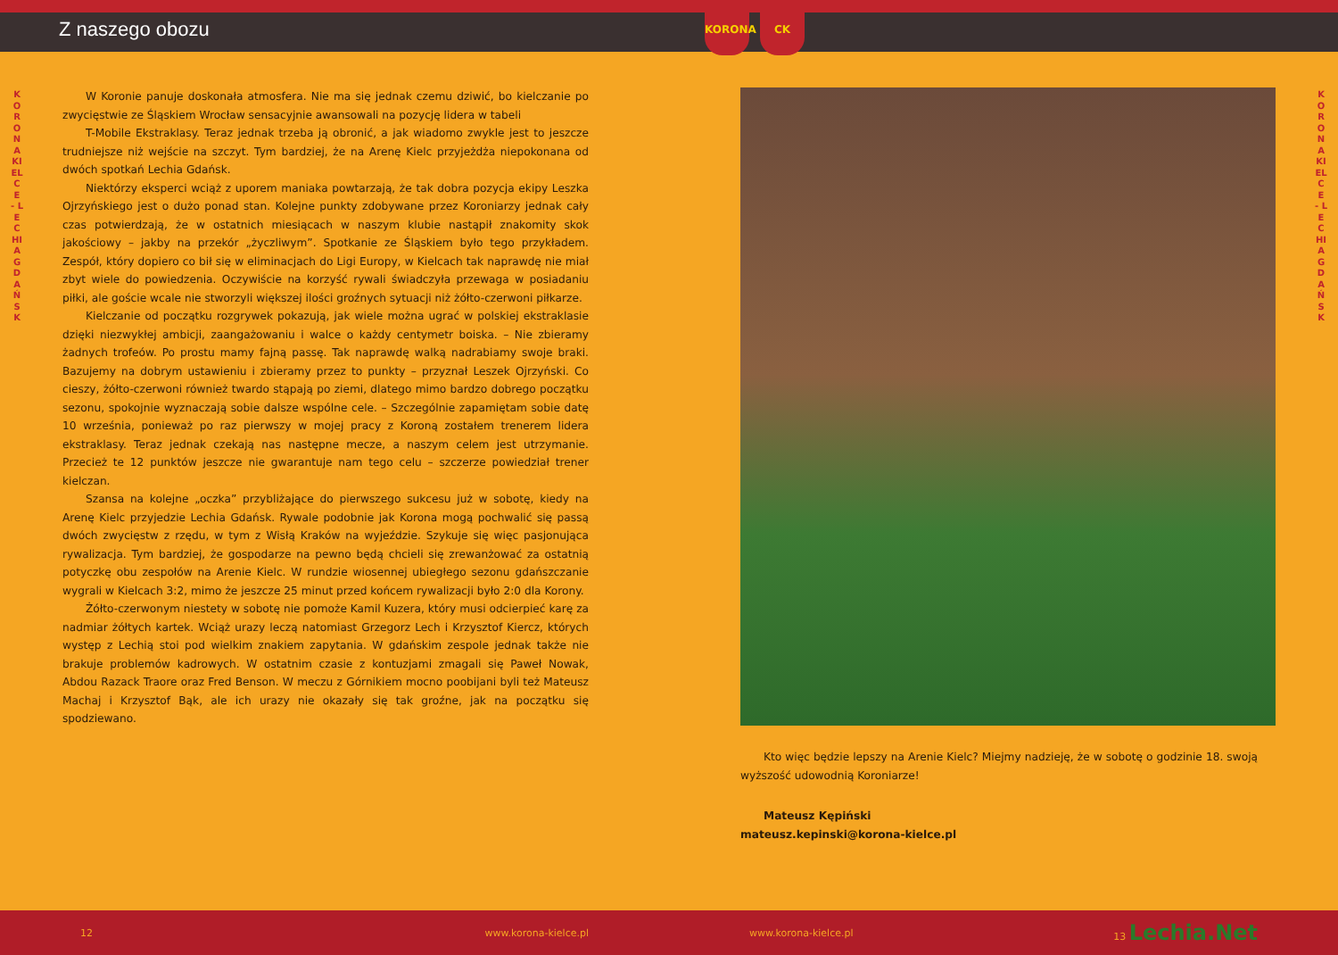Z naszego obozu
KORONA KIELCE - LECHIA GDAŃSK
W Koronie panuje doskonała atmosfera. Nie ma się jednak czemu dziwić, bo kielczanie po zwycięstwie ze Śląskiem Wrocław sensacyjnie awansowali na pozycję lidera w tabeli
T-Mobile Ekstraklasy. Teraz jednak trzeba ją obronić, a jak wiadomo zwykle jest to jeszcze trudniejsze niż wejście na szczyt. Tym bardziej, że na Arenę Kielc przyjeżdża niepokonana od dwóch spotkań Lechia Gdańsk.
Niektórzy eksperci wciąż z uporem maniaka powtarzają, że tak dobra pozycja ekipy Leszka Ojrzyńskiego jest o dużo ponad stan. Kolejne punkty zdobywane przez Koroniarzy jednak cały czas potwierdzają, że w ostatnich miesiącach w naszym klubie nastąpił znakomity skok jakościowy – jakby na przekór „życzliwym”. Spotkanie ze Śląskiem było tego przykładem. Zespół, który dopiero co bił się w eliminacjach do Ligi Europy, w Kielcach tak naprawdę nie miał zbyt wiele do powiedzenia. Oczywiście na korzyść rywali świadczyła przewaga w posiadaniu piłki, ale goście wcale nie stworzyli większej ilości groźnych sytuacji niż żółto-czerwoni piłkarze.
Kielczanie od początku rozgrywek pokazują, jak wiele można ugrać w polskiej ekstraklasie dzięki niezwykłej ambicji, zaangażowaniu i walce o każdy centymetr boiska. – Nie zbieramy żadnych trofeów. Po prostu mamy fajną passę. Tak naprawdę walką nadrabiamy swoje braki. Bazujemy na dobrym ustawieniu i zbieramy przez to punkty – przyznał Leszek Ojrzyński. Co cieszy, żółto-czerwoni również twardo stąpają po ziemi, dlatego mimo bardzo dobrego początku sezonu, spokojnie wyznaczają sobie dalsze wspólne cele. – Szczególnie zapamiętam sobie datę 10 września, ponieważ po raz pierwszy w mojej pracy z Koroną zostałem trenerem lidera ekstraklasy. Teraz jednak czekają nas następne mecze, a naszym celem jest utrzymanie. Przecież te 12 punktów jeszcze nie gwarantuje nam tego celu – szczerze powiedział trener kielczan.
Szansa na kolejne „oczka” przybliżające do pierwszego sukcesu już w sobotę, kiedy na Arenę Kielc przyjedzie Lechia Gdańsk. Rywale podobnie jak Korona mogą pochwalić się passą dwóch zwycięstw z rzędu, w tym z Wisłą Kraków na wyjeździe. Szykuje się więc pasjonująca rywalizacja. Tym bardziej, że gospodarze na pewno będą chcieli się zrewanżować za ostatnią potyczkę obu zespołów na Arenie Kielc. W rundzie wiosennej ubiegłego sezonu gdańszczanie wygrali w Kielcach 3:2, mimo że jeszcze 25 minut przed końcem rywalizacji było 2:0 dla Korony.
Żółto-czerwonym niestety w sobotę nie pomoże Kamil Kuzera, który musi odcierpieć karę za nadmiar żółtych kartek. Wciąż urazy leczą natomiast Grzegorz Lech i Krzysztof Kiercz, których występ z Lechią stoi pod wielkim znakiem zapytania. W gdańskim zespole jednak także nie brakuje problemów kadrowych. W ostatnim czasie z kontuzjami zmagali się Paweł Nowak, Abdou Razack Traore oraz Fred Benson. W meczu z Górnikiem mocno poobijani byli też Mateusz Machaj i Krzysztof Bąk, ale ich urazy nie okazały się tak groźne, jak na początku się spodziewano.
12 www.korona-kielce.pl
KORONA CK
KORONA KIELCE - LECHIA GDAŃSK
Kto więc będzie lepszy na Arenie Kielc? Miejmy nadzieję, że w sobotę o godzinie 18. swoją wyższość udowodnią Koroniarze!
Mateusz Kępiński
mateusz.kepinski@korona-kielce.pl
www.korona-kielce.pl 13 Lechia.Net